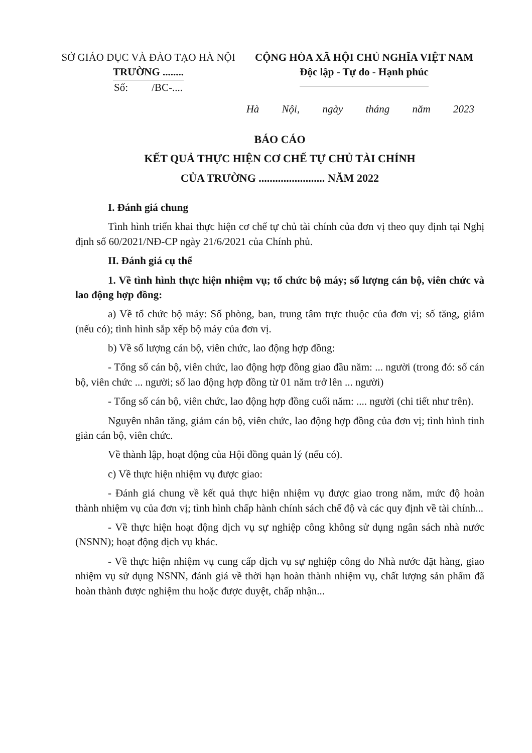SỞ GIÁO DỤC VÀ ĐÀO TẠO HÀ NỘI
TRƯỜNG ........
Số: /BC-....
CỘNG HÒA XÃ HỘI CHỦ NGHĨA VIỆT NAM
Độc lập - Tự do - Hạnh phúc
Hà Nội, ngày tháng năm 2023
BÁO CÁO
KẾT QUẢ THỰC HIỆN CƠ CHẾ TỰ CHỦ TÀI CHÍNH
CỦA TRƯỜNG ........................ NĂM 2022
I. Đánh giá chung
Tình hình triển khai thực hiện cơ chế tự chủ tài chính của đơn vị theo quy định tại Nghị định số 60/2021/NĐ-CP ngày 21/6/2021 của Chính phủ.
II. Đánh giá cụ thể
1. Về tình hình thực hiện nhiệm vụ; tổ chức bộ máy; số lượng cán bộ, viên chức và lao động hợp đồng:
a) Về tổ chức bộ máy: Số phòng, ban, trung tâm trực thuộc của đơn vị; số tăng, giảm (nếu có); tình hình sắp xếp bộ máy của đơn vị.
b) Về số lượng cán bộ, viên chức, lao động hợp đồng:
- Tổng số cán bộ, viên chức, lao động hợp đồng giao đầu năm: ... người (trong đó: số cán bộ, viên chức ... người; số lao động hợp đồng từ 01 năm trở lên ... người)
- Tổng số cán bộ, viên chức, lao động hợp đồng cuối năm: .... người (chi tiết như trên).
Nguyên nhân tăng, giảm cán bộ, viên chức, lao động hợp đồng của đơn vị; tình hình tinh giản cán bộ, viên chức.
Về thành lập, hoạt động của Hội đồng quản lý (nếu có).
c) Về thực hiện nhiệm vụ được giao:
- Đánh giá chung về kết quả thực hiện nhiệm vụ được giao trong năm, mức độ hoàn thành nhiệm vụ của đơn vị; tình hình chấp hành chính sách chế độ và các quy định về tài chính...
- Về thực hiện hoạt động dịch vụ sự nghiệp công không sử dụng ngân sách nhà nước (NSNN); hoạt động dịch vụ khác.
- Về thực hiện nhiệm vụ cung cấp dịch vụ sự nghiệp công do Nhà nước đặt hàng, giao nhiệm vụ sử dụng NSNN, đánh giá về thời hạn hoàn thành nhiệm vụ, chất lượng sản phẩm đã hoàn thành được nghiệm thu hoặc được duyệt, chấp nhận...